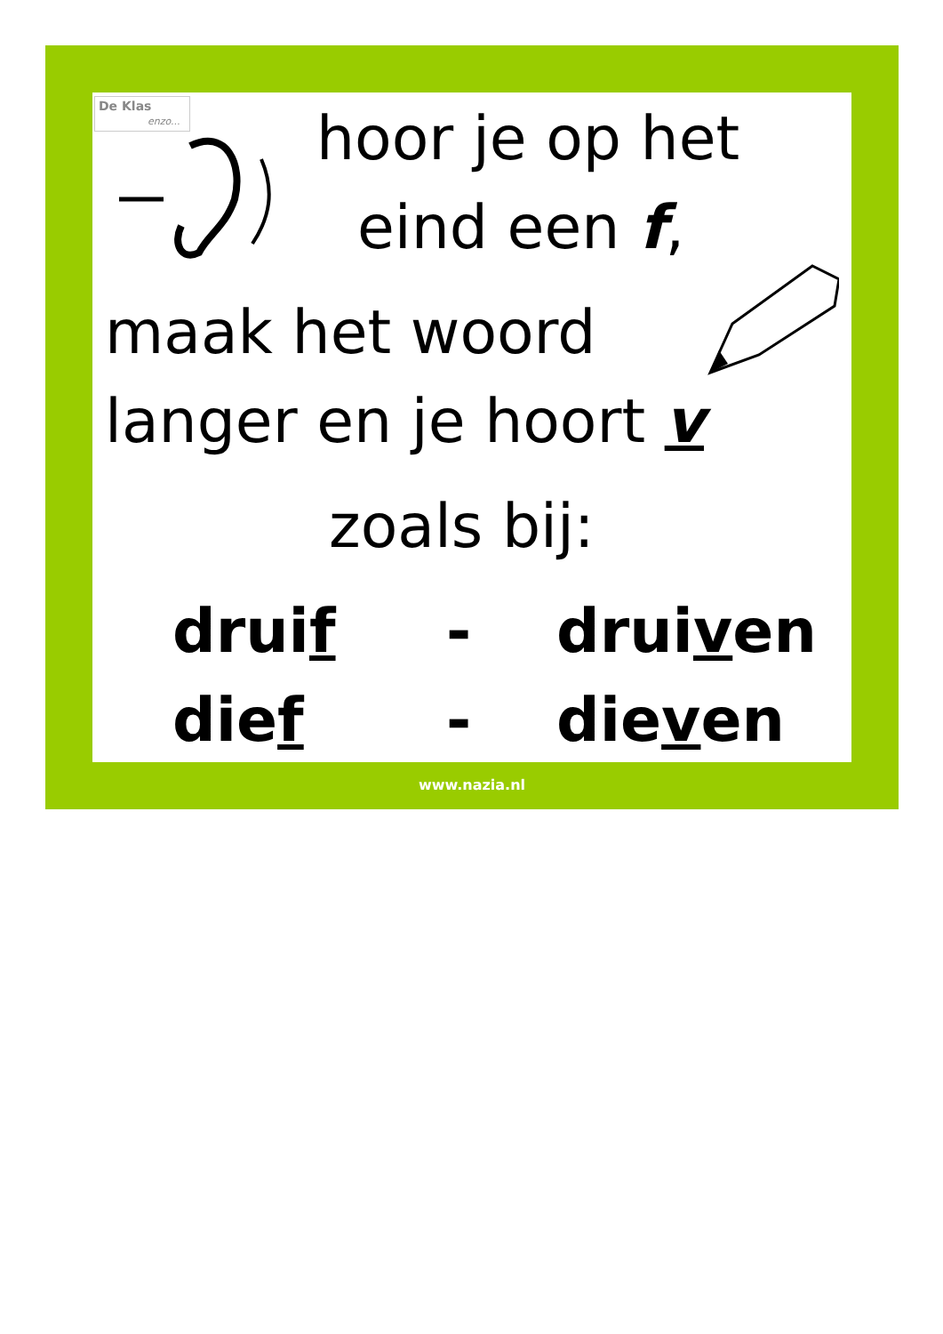De Klas
enzo...
hoor je op het
eind een f,
maak het woord
langer en je hoort v
zoals bij:
druif - druiven
dief - dieven
www.nazia.nl